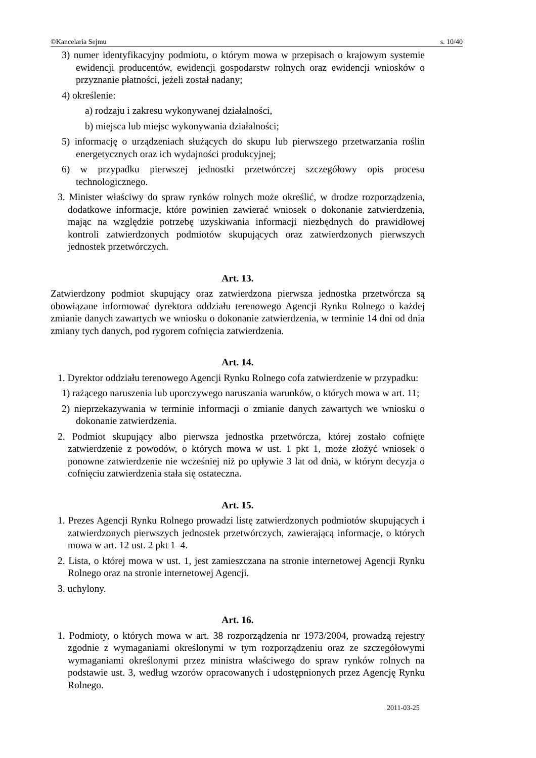©Kancelaria Sejmu s. 10/40
3) numer identyfikacyjny podmiotu, o którym mowa w przepisach o krajowym systemie ewidencji producentów, ewidencji gospodarstw rolnych oraz ewidencji wniosków o przyznanie płatności, jeżeli został nadany;
4) określenie:
a) rodzaju i zakresu wykonywanej działalności,
b) miejsca lub miejsc wykonywania działalności;
5) informację o urządzeniach służących do skupu lub pierwszego przetwarzania roślin energetycznych oraz ich wydajności produkcyjnej;
6) w przypadku pierwszej jednostki przetwórczej szczegółowy opis procesu technologicznego.
3. Minister właściwy do spraw rynków rolnych może określić, w drodze rozporządzenia, dodatkowe informacje, które powinien zawierać wniosek o dokonanie zatwierdzenia, mając na względzie potrzebę uzyskiwania informacji niezbędnych do prawidłowej kontroli zatwierdzonych podmiotów skupujących oraz zatwierdzonych pierwszych jednostek przetwórczych.
Art. 13.
Zatwierdzony podmiot skupujący oraz zatwierdzona pierwsza jednostka przetwórcza są obowiązane informować dyrektora oddziału terenowego Agencji Rynku Rolnego o każdej zmianie danych zawartych we wniosku o dokonanie zatwierdzenia, w terminie 14 dni od dnia zmiany tych danych, pod rygorem cofnięcia zatwierdzenia.
Art. 14.
1. Dyrektor oddziału terenowego Agencji Rynku Rolnego cofa zatwierdzenie w przypadku:
1) rażącego naruszenia lub uporczywego naruszania warunków, o których mowa w art. 11;
2) nieprzekazywania w terminie informacji o zmianie danych zawartych we wniosku o dokonanie zatwierdzenia.
2. Podmiot skupujący albo pierwsza jednostka przetwórcza, której zostało cofnięte zatwierdzenie z powodów, o których mowa w ust. 1 pkt 1, może złożyć wniosek o ponowne zatwierdzenie nie wcześniej niż po upływie 3 lat od dnia, w którym decyzja o cofnięciu zatwierdzenia stała się ostateczna.
Art. 15.
1. Prezes Agencji Rynku Rolnego prowadzi listę zatwierdzonych podmiotów skupujących i zatwierdzonych pierwszych jednostek przetwórczych, zawierającą informacje, o których mowa w art. 12 ust. 2 pkt 1–4.
2. Lista, o której mowa w ust. 1, jest zamieszczana na stronie internetowej Agencji Rynku Rolnego oraz na stronie internetowej Agencji.
3. uchylony.
Art. 16.
1. Podmioty, o których mowa w art. 38 rozporządzenia nr 1973/2004, prowadzą rejestry zgodnie z wymaganiami określonymi w tym rozporządzeniu oraz ze szczegółowymi wymaganiami określonymi przez ministra właściwego do spraw rynków rolnych na podstawie ust. 3, według wzorów opracowanych i udostępnionych przez Agencję Rynku Rolnego.
2011-03-25